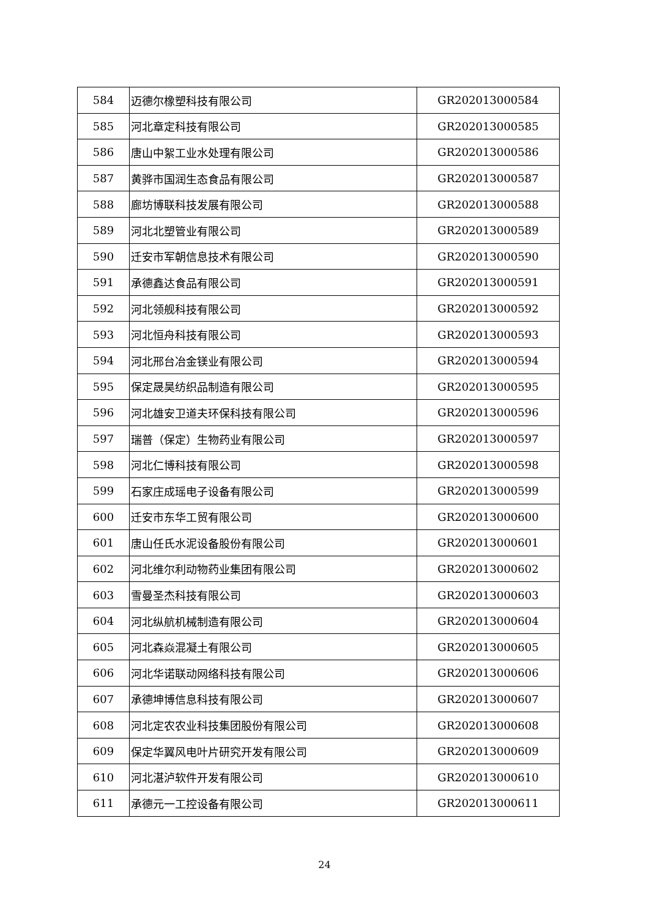| 584 | 迈德尔橡塑科技有限公司 | GR202013000584 |
| 585 | 河北章定科技有限公司 | GR202013000585 |
| 586 | 唐山中絮工业水处理有限公司 | GR202013000586 |
| 587 | 黄骅市国润生态食品有限公司 | GR202013000587 |
| 588 | 廊坊博联科技发展有限公司 | GR202013000588 |
| 589 | 河北北塑管业有限公司 | GR202013000589 |
| 590 | 迁安市军朝信息技术有限公司 | GR202013000590 |
| 591 | 承德鑫达食品有限公司 | GR202013000591 |
| 592 | 河北领舰科技有限公司 | GR202013000592 |
| 593 | 河北恒舟科技有限公司 | GR202013000593 |
| 594 | 河北邢台冶金镁业有限公司 | GR202013000594 |
| 595 | 保定晟昊纺织品制造有限公司 | GR202013000595 |
| 596 | 河北雄安卫道夫环保科技有限公司 | GR202013000596 |
| 597 | 瑞普（保定）生物药业有限公司 | GR202013000597 |
| 598 | 河北仁博科技有限公司 | GR202013000598 |
| 599 | 石家庄成瑶电子设备有限公司 | GR202013000599 |
| 600 | 迁安市东华工贸有限公司 | GR202013000600 |
| 601 | 唐山任氏水泥设备股份有限公司 | GR202013000601 |
| 602 | 河北维尔利动物药业集团有限公司 | GR202013000602 |
| 603 | 雪曼圣杰科技有限公司 | GR202013000603 |
| 604 | 河北纵航机械制造有限公司 | GR202013000604 |
| 605 | 河北森焱混凝土有限公司 | GR202013000605 |
| 606 | 河北华诺联动网络科技有限公司 | GR202013000606 |
| 607 | 承德坤博信息科技有限公司 | GR202013000607 |
| 608 | 河北定农农业科技集团股份有限公司 | GR202013000608 |
| 609 | 保定华翼风电叶片研究开发有限公司 | GR202013000609 |
| 610 | 河北湛泸软件开发有限公司 | GR202013000610 |
| 611 | 承德元一工控设备有限公司 | GR202013000611 |
24